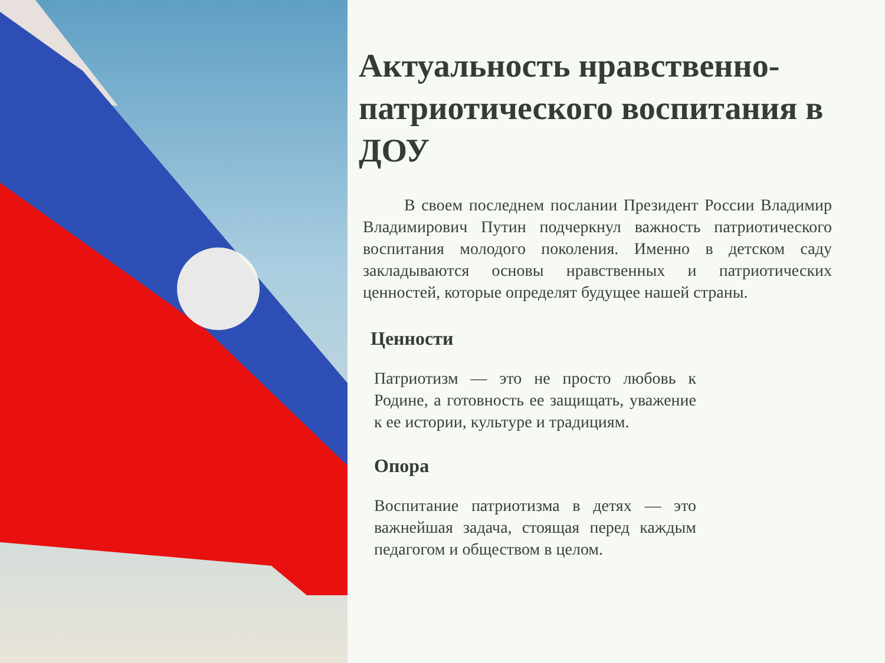Актуальность нравственно-патриотического воспитания в ДОУ
   В своем последнем послании Президент России Владимир Владимирович Путин подчеркнул важность патриотического воспитания молодого поколения. Именно в детском саду закладываются основы нравственных и патриотических ценностей, которые определят будущее нашей страны.
Ценности
Патриотизм — это не просто любовь к Родине, а готовность ее защищать, уважение к ее истории, культуре и традициям.
Опора
Воспитание патриотизма в детях — это важнейшая задача, стоящая перед каждым педагогом и обществом в целом.